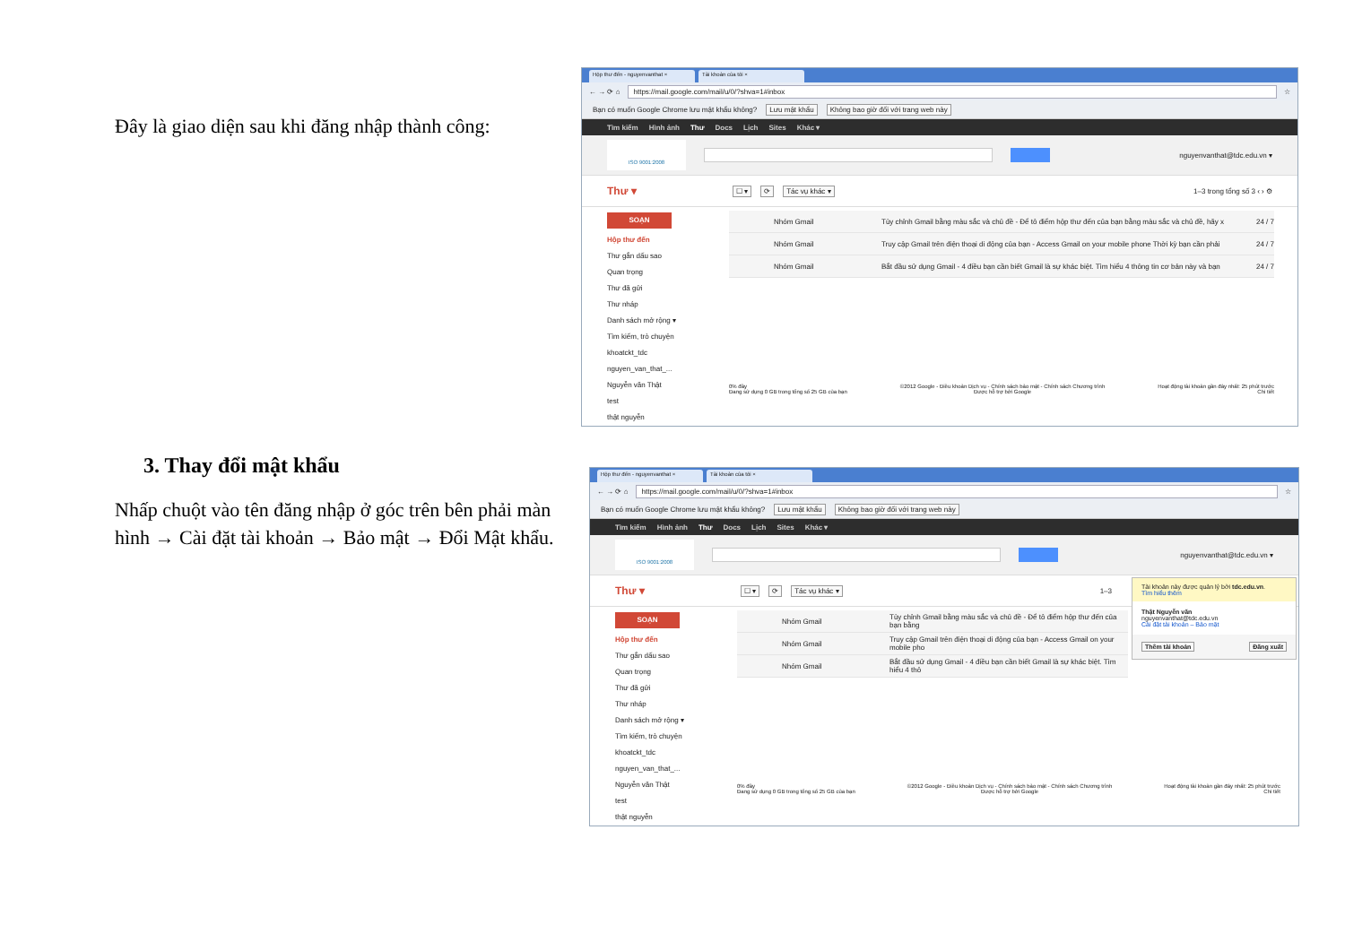Đây là giao diện sau khi đăng nhập thành công:
Hộp thư đến - nguyenvanthat × Tài khoản của tôi ×
← → ⟳ ⌂
https://mail.google.com/mail/u/0/?shva=1#inbox
☆
Bạn có muốn Google Chrome lưu mật khẩu không? Lưu mật khẩu Không bao giờ đối với trang web này
Tìm kiếm Hình ảnh Thư Docs Lịch Sites Khác ▾
ISO 9001:2008
nguyenvanthat@tdc.edu.vn ▾
Thư ▾ ☐ ▾ ⟳ Tác vụ khác ▾ 1–3 trong tổng số 3 ‹ › ⚙
SOẠN
Hộp thư đến
Thư gắn dấu sao
Quan trọng
Thư đã gửi
Thư nháp
Danh sách mở rộng ▾
Tìm kiếm, trò chuyện
khoatckt_tdc
nguyen_van_that_...
Nguyễn văn Thật
test
thật nguyễn
Nhóm Gmail Tùy chỉnh Gmail bằng màu sắc và chủ đề - Để tô điểm hộp thư đến của bạn bằng màu sắc và chủ đề, hãy x 24 / 7
Nhóm Gmail Truy cập Gmail trên điện thoại di động của bạn - Access Gmail on your mobile phone Thời kỳ bạn cần phải 24 / 7
Nhóm Gmail Bắt đầu sử dụng Gmail - 4 điều bạn cần biết Gmail là sự khác biệt. Tìm hiểu 4 thông tin cơ bản này và bạn 24 / 7
0% đầy
Đang sử dụng 0 GB trong tổng số 25 GB của bạn
©2012 Google - Điều khoản Dịch vụ - Chính sách bảo mật - Chính sách Chương trình
Được hỗ trợ bởi Google
Hoạt động tài khoản gần đây nhất: 25 phút trước
Chi tiết
3. Thay đổi mật khẩu
Nhấp chuột vào tên đăng nhập ở góc trên bên phải màn hình → Cài đặt tài khoản → Bảo mật → Đổi Mật khẩu.
Hộp thư đến - nguyenvanthat × Tài khoản của tôi ×
← → ⟳ ⌂
https://mail.google.com/mail/u/0/?shva=1#inbox
☆
Bạn có muốn Google Chrome lưu mật khẩu không? Lưu mật khẩu Không bao giờ đối với trang web này
Tìm kiếm Hình ảnh Thư Docs Lịch Sites Khác ▾
ISO 9001:2008
nguyenvanthat@tdc.edu.vn ▾
Thư ▾ ☐ ▾ ⟳ Tác vụ khác ▾ 1–3
SOẠN
Hộp thư đến
Thư gắn dấu sao
Quan trọng
Thư đã gửi
Thư nháp
Danh sách mở rộng ▾
Tìm kiếm, trò chuyện
khoatckt_tdc
nguyen_van_that_...
Nguyễn văn Thật
test
thật nguyễn
Nhóm Gmail Tùy chỉnh Gmail bằng màu sắc và chủ đề - Để tô điểm hộp thư đến của bạn bằng
Nhóm Gmail Truy cập Gmail trên điện thoại di động của bạn - Access Gmail on your mobile pho
Nhóm Gmail Bắt đầu sử dụng Gmail - 4 điều bạn cần biết Gmail là sự khác biệt. Tìm hiểu 4 thô
0% đầy
Đang sử dụng 0 GB trong tổng số 25 GB của bạn
©2012 Google - Điều khoản Dịch vụ - Chính sách bảo mật - Chính sách Chương trình
Được hỗ trợ bởi Google
Hoạt động tài khoản gần đây nhất: 25 phút trước
Chi tiết
Tài khoản này được quản lý bởi tdc.edu.vn.
Tìm hiểu thêm
Thật Nguyễn văn
nguyenvanthat@tdc.edu.vn
Cài đặt tài khoản – Bảo mật
Thêm tài khoản Đăng xuất